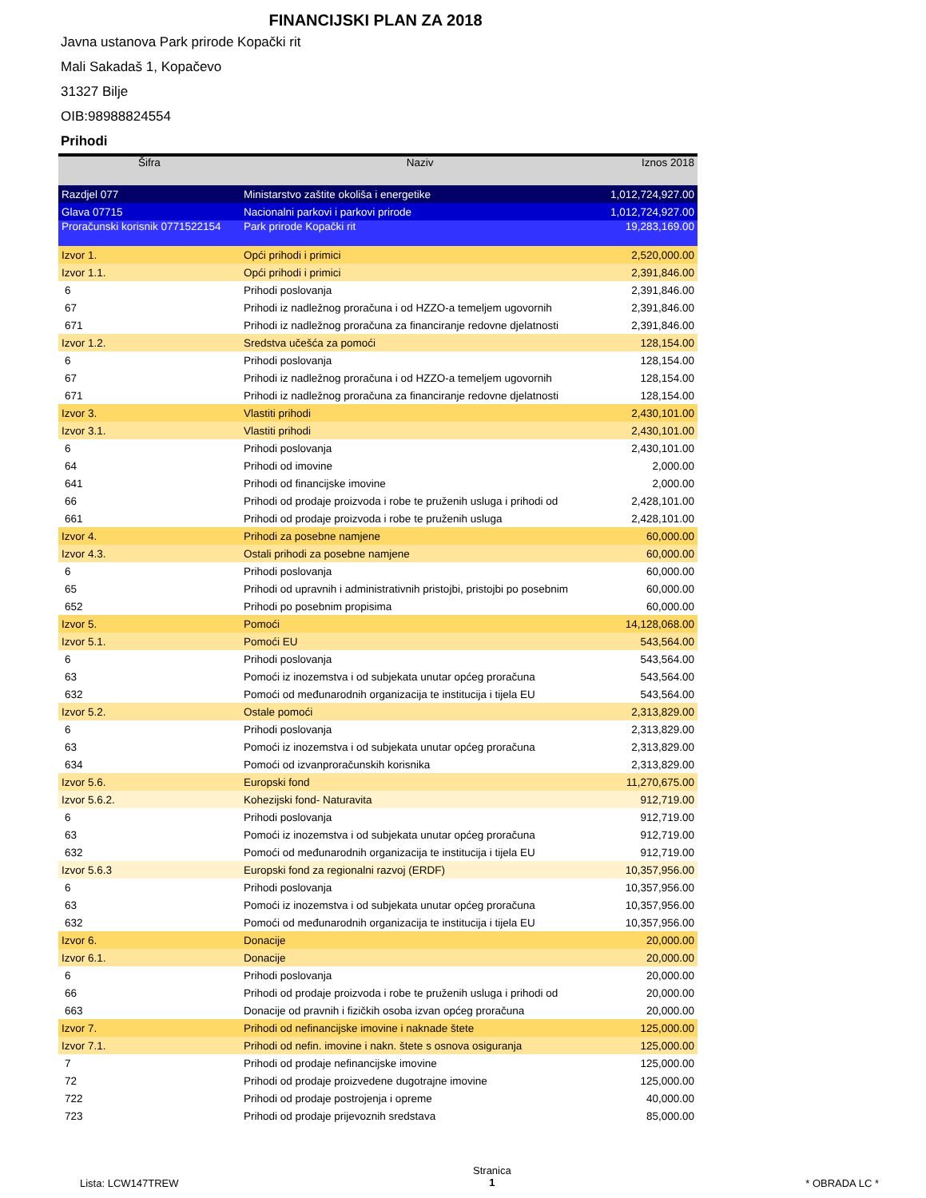FINANCIJSKI PLAN ZA 2018
Javna ustanova Park prirode Kopački rit
Mali Sakadaš 1, Kopačevo
31327 Bilje
OIB:98988824554
Prihodi
| Šifra | Naziv | Iznos 2018 |
| --- | --- | --- |
| Razdjel 077 | Ministarstvo zaštite okoliša i energetike | 1,012,724,927.00 |
| Glava 07715 | Nacionalni parkovi i parkovi prirode | 1,012,724,927.00 |
| Proračunski korisnik 0771522154 | Park prirode Kopački rit | 19,283,169.00 |
| Izvor 1. | Opći prihodi i primici | 2,520,000.00 |
| Izvor 1.1. | Opći prihodi i primici | 2,391,846.00 |
| 6 | Prihodi poslovanja | 2,391,846.00 |
| 67 | Prihodi iz nadležnog proračuna i od HZZO-a temeljem ugovornih | 2,391,846.00 |
| 671 | Prihodi iz nadležnog proračuna za financiranje redovne djelatnosti | 2,391,846.00 |
| Izvor 1.2. | Sredstva učešća za pomoći | 128,154.00 |
| 6 | Prihodi poslovanja | 128,154.00 |
| 67 | Prihodi iz nadležnog proračuna i od HZZO-a temeljem ugovornih | 128,154.00 |
| 671 | Prihodi iz nadležnog proračuna za financiranje redovne djelatnosti | 128,154.00 |
| Izvor 3. | Vlastiti prihodi | 2,430,101.00 |
| Izvor 3.1. | Vlastiti prihodi | 2,430,101.00 |
| 6 | Prihodi poslovanja | 2,430,101.00 |
| 64 | Prihodi od imovine | 2,000.00 |
| 641 | Prihodi od financijske imovine | 2,000.00 |
| 66 | Prihodi od prodaje proizvoda i robe te pruženih usluga i prihodi od | 2,428,101.00 |
| 661 | Prihodi od prodaje proizvoda i robe te pruženih usluga | 2,428,101.00 |
| Izvor 4. | Prihodi za posebne namjene | 60,000.00 |
| Izvor 4.3. | Ostali prihodi za posebne namjene | 60,000.00 |
| 6 | Prihodi poslovanja | 60,000.00 |
| 65 | Prihodi od upravnih i administrativnih pristojbi, pristojbi po posebnim | 60,000.00 |
| 652 | Prihodi po posebnim propisima | 60,000.00 |
| Izvor 5. | Pomoći | 14,128,068.00 |
| Izvor 5.1. | Pomoći EU | 543,564.00 |
| 6 | Prihodi poslovanja | 543,564.00 |
| 63 | Pomoći iz inozemstva i od subjekata unutar općeg proračuna | 543,564.00 |
| 632 | Pomoći od međunarodnih organizacija te institucija i tijela EU | 543,564.00 |
| Izvor 5.2. | Ostale pomoći | 2,313,829.00 |
| 6 | Prihodi poslovanja | 2,313,829.00 |
| 63 | Pomoći iz inozemstva i od subjekata unutar općeg proračuna | 2,313,829.00 |
| 634 | Pomoći od izvanproračunskih korisnika | 2,313,829.00 |
| Izvor 5.6. | Europski fond | 11,270,675.00 |
| Izvor 5.6.2. | Kohezijski fond- Naturavita | 912,719.00 |
| 6 | Prihodi poslovanja | 912,719.00 |
| 63 | Pomoći iz inozemstva i od subjekata unutar općeg proračuna | 912,719.00 |
| 632 | Pomoći od međunarodnih organizacija te institucija i tijela EU | 912,719.00 |
| Izvor 5.6.3 | Europski fond za regionalni razvoj (ERDF) | 10,357,956.00 |
| 6 | Prihodi poslovanja | 10,357,956.00 |
| 63 | Pomoći iz inozemstva i od subjekata unutar općeg proračuna | 10,357,956.00 |
| 632 | Pomoći od međunarodnih organizacija te institucija i tijela EU | 10,357,956.00 |
| Izvor 6. | Donacije | 20,000.00 |
| Izvor 6.1. | Donacije | 20,000.00 |
| 6 | Prihodi poslovanja | 20,000.00 |
| 66 | Prihodi od prodaje proizvoda i robe te pruženih usluga i prihodi od | 20,000.00 |
| 663 | Donacije od pravnih i fizičkih osoba izvan općeg proračuna | 20,000.00 |
| Izvor 7. | Prihodi od nefinancijske imovine i naknade štete | 125,000.00 |
| Izvor 7.1. | Prihodi od nefin. imovine i nakn. štete s osnova osiguranja | 125,000.00 |
| 7 | Prihodi od prodaje nefinancijske imovine | 125,000.00 |
| 72 | Prihodi od prodaje proizvedene dugotrajne imovine | 125,000.00 |
| 722 | Prihodi od prodaje postrojenja i opreme | 40,000.00 |
| 723 | Prihodi od prodaje prijevoznih sredstava | 85,000.00 |
Lista: LCW147TREW
Stranica
1
* OBRADA LC *